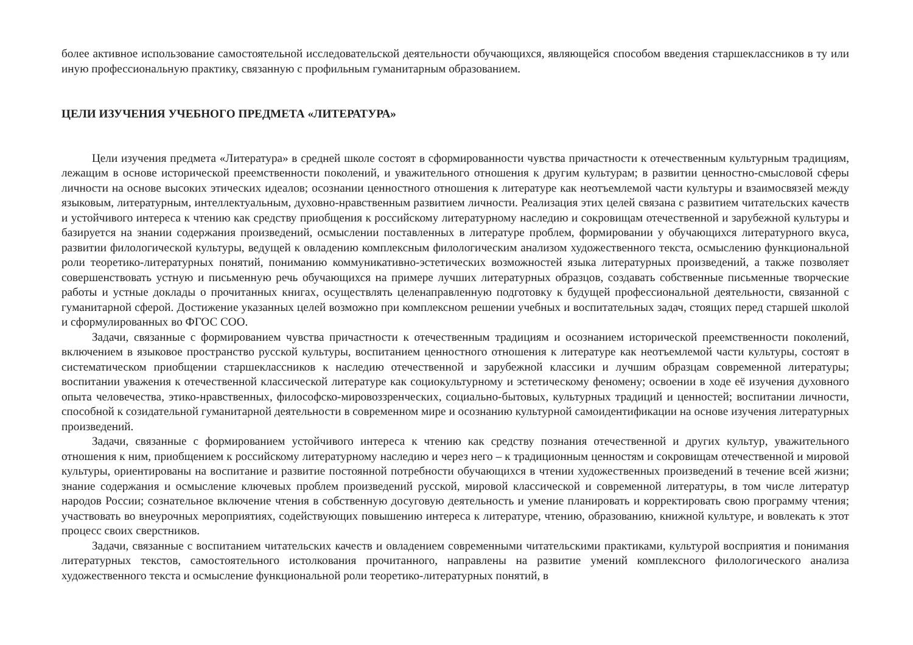более активное использование самостоятельной исследовательской деятельности обучающихся, являющейся способом введения старшеклассников в ту или иную профессиональную практику, связанную с профильным гуманитарным образованием.
ЦЕЛИ ИЗУЧЕНИЯ УЧЕБНОГО ПРЕДМЕТА «ЛИТЕРАТУРА»
Цели изучения предмета «Литература» в средней школе состоят в сформированности чувства причастности к отечественным культурным традициям, лежащим в основе исторической преемственности поколений, и уважительного отношения к другим культурам; в развитии ценностно-смысловой сферы личности на основе высоких этических идеалов; осознании ценностного отношения к литературе как неотъемлемой части культуры и взаимосвязей между языковым, литературным, интеллектуальным, духовно-нравственным развитием личности. Реализация этих целей связана с развитием читательских качеств и устойчивого интереса к чтению как средству приобщения к российскому литературному наследию и сокровищам отечественной и зарубежной культуры и базируется на знании содержания произведений, осмыслении поставленных в литературе проблем, формировании у обучающихся литературного вкуса, развитии филологической культуры, ведущей к овладению комплексным филологическим анализом художественного текста, осмыслению функциональной роли теоретико-литературных понятий, пониманию коммуникативно-эстетических возможностей языка литературных произведений, а также позволяет совершенствовать устную и письменную речь обучающихся на примере лучших литературных образцов, создавать собственные письменные творческие работы и устные доклады о прочитанных книгах, осуществлять целенаправленную подготовку к будущей профессиональной деятельности, связанной с гуманитарной сферой. Достижение указанных целей возможно при комплексном решении учебных и воспитательных задач, стоящих перед старшей школой и сформулированных во ФГОС СОО.
Задачи, связанные с формированием чувства причастности к отечественным традициям и осознанием исторической преемственности поколений, включением в языковое пространство русской культуры, воспитанием ценностного отношения к литературе как неотъемлемой части культуры, состоят в систематическом приобщении старшеклассников к наследию отечественной и зарубежной классики и лучшим образцам современной литературы; воспитании уважения к отечественной классической литературе как социокультурному и эстетическому феномену; освоении в ходе её изучения духовного опыта человечества, этико-нравственных, философско-мировоззренческих, социально-бытовых, культурных традиций и ценностей; воспитании личности, способной к созидательной гуманитарной деятельности в современном мире и осознанию культурной самоидентификации на основе изучения литературных произведений.
Задачи, связанные с формированием устойчивого интереса к чтению как средству познания отечественной и других культур, уважительного отношения к ним, приобщением к российскому литературному наследию и через него – к традиционным ценностям и сокровищам отечественной и мировой культуры, ориентированы на воспитание и развитие постоянной потребности обучающихся в чтении художественных произведений в течение всей жизни; знание содержания и осмысление ключевых проблем произведений русской, мировой классической и современной литературы, в том числе литератур народов России; сознательное включение чтения в собственную досуговую деятельность и умение планировать и корректировать свою программу чтения; участвовать во внеурочных мероприятиях, содействующих повышению интереса к литературе, чтению, образованию, книжной культуре, и вовлекать к этот процесс своих сверстников.
Задачи, связанные с воспитанием читательских качеств и овладением современными читательскими практиками, культурой восприятия и понимания литературных текстов, самостоятельного истолкования прочитанного, направлены на развитие умений комплексного филологического анализа художественного текста и осмысление функциональной роли теоретико-литературных понятий, в